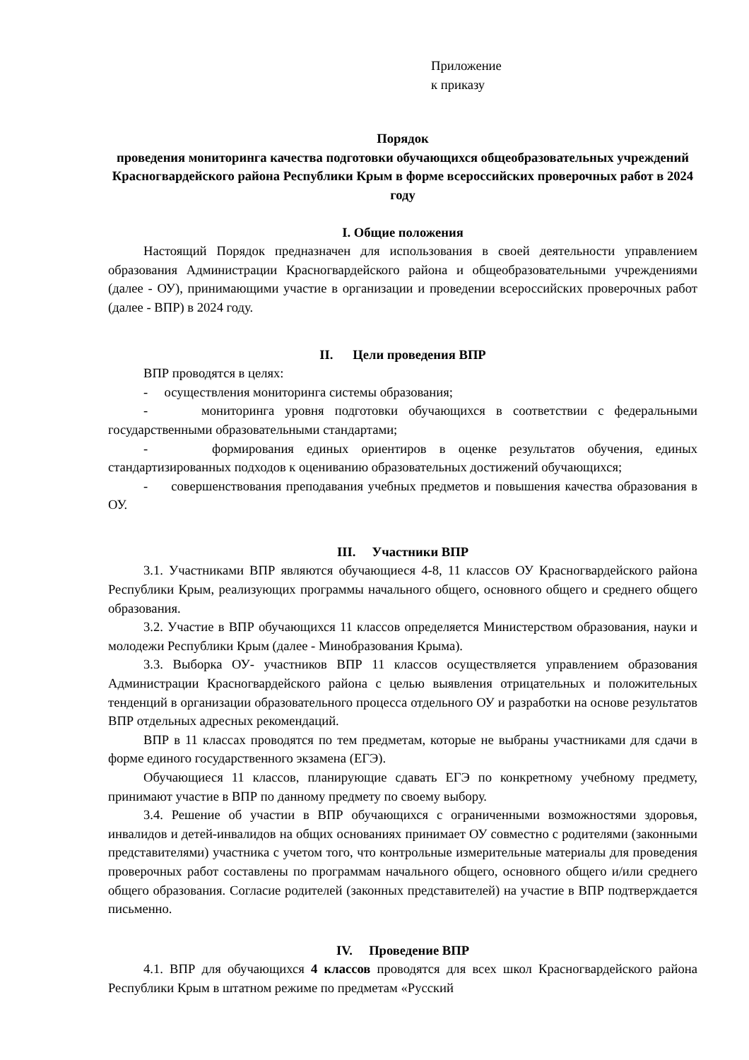Приложение
к приказу
Порядок
проведения мониторинга качества подготовки обучающихся общеобразовательных учреждений Красногвардейского района Республики Крым в форме всероссийских проверочных работ в 2024 году
I. Общие положения
Настоящий Порядок предназначен для использования в своей деятельности управлением образования Администрации Красногвардейского района и общеобразовательными учреждениями (далее - ОУ), принимающими участие в организации и проведении всероссийских проверочных работ (далее - ВПР) в 2024 году.
II. Цели проведения ВПР
ВПР проводятся в целях:
- осуществления мониторинга системы образования;
- мониторинга уровня подготовки обучающихся в соответствии с федеральными государственными образовательными стандартами;
- формирования единых ориентиров в оценке результатов обучения, единых стандартизированных подходов к оцениванию образовательных достижений обучающихся;
- совершенствования преподавания учебных предметов и повышения качества образования в ОУ.
III. Участники ВПР
3.1. Участниками ВПР являются обучающиеся 4-8, 11 классов ОУ Красногвардейского района Республики Крым, реализующих программы начального общего, основного общего и среднего общего образования.
3.2. Участие в ВПР обучающихся 11 классов определяется Министерством образования, науки и молодежи Республики Крым (далее - Минобразования Крыма).
3.3. Выборка ОУ- участников ВПР 11 классов осуществляется управлением образования Администрации Красногвардейского района с целью выявления отрицательных и положительных тенденций в организации образовательного процесса отдельного ОУ и разработки на основе результатов ВПР отдельных адресных рекомендаций.
ВПР в 11 классах проводятся по тем предметам, которые не выбраны участниками для сдачи в форме единого государственного экзамена (ЕГЭ).
Обучающиеся 11 классов, планирующие сдавать ЕГЭ по конкретному учебному предмету, принимают участие в ВПР по данному предмету по своему выбору.
3.4. Решение об участии в ВПР обучающихся с ограниченными возможностями здоровья, инвалидов и детей-инвалидов на общих основаниях принимает ОУ совместно с родителями (законными представителями) участника с учетом того, что контрольные измерительные материалы для проведения проверочных работ составлены по программам начального общего, основного общего и/или среднего общего образования. Согласие родителей (законных представителей) на участие в ВПР подтверждается письменно.
IV. Проведение ВПР
4.1. ВПР для обучающихся 4 классов проводятся для всех школ Красногвардейского района Республики Крым в штатном режиме по предметам «Русский